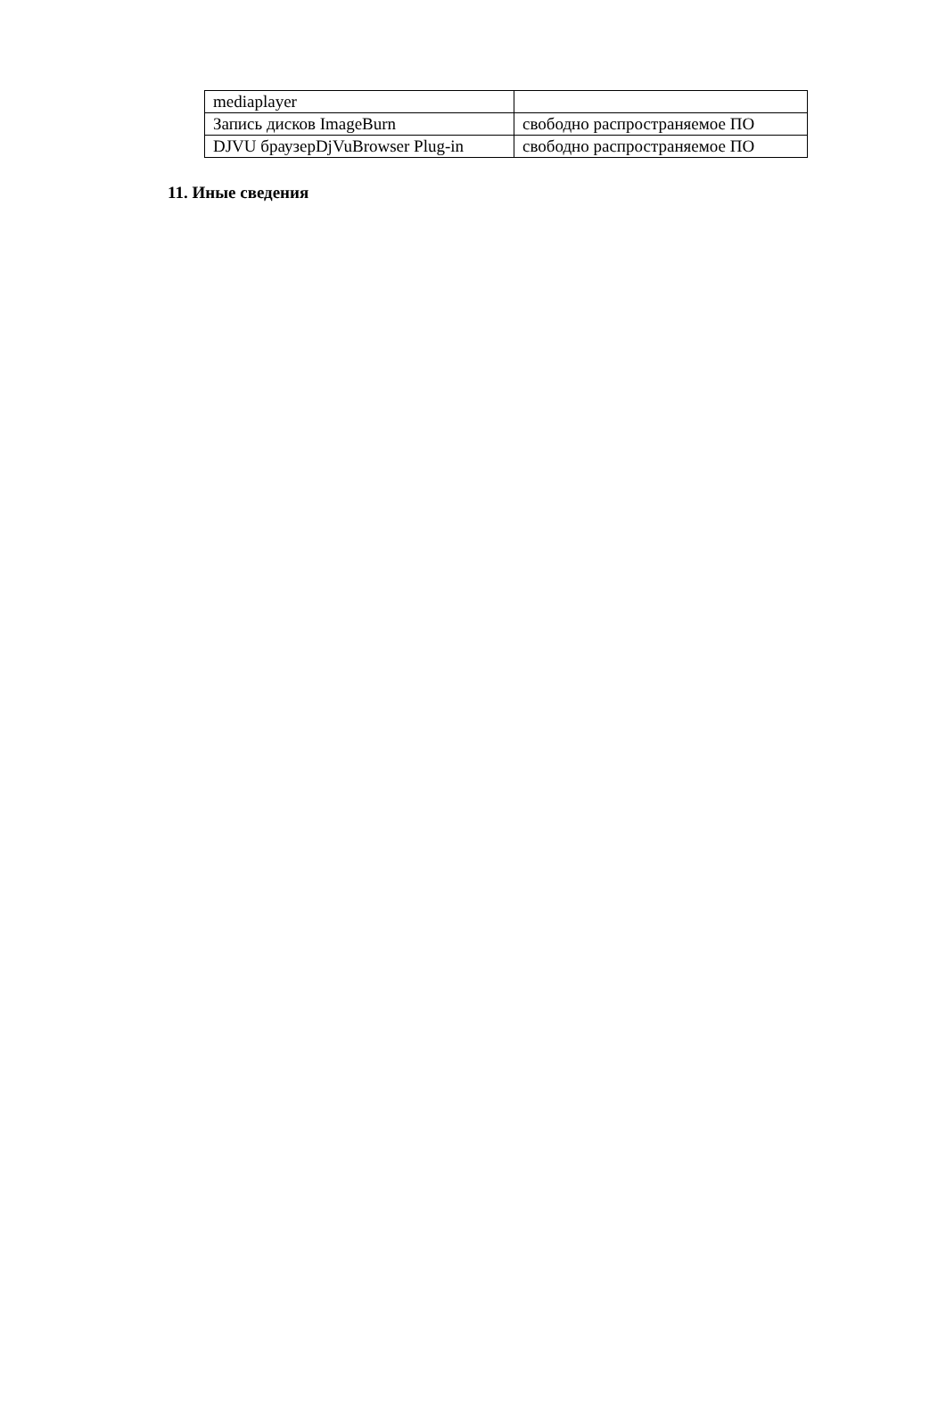| mediaplayer | |
| Запись дисков ImageBurn | свободно распространяемое ПО |
| DJVU браузерDjVuBrowser Plug-in | свободно распространяемое ПО |
11. Иные сведения